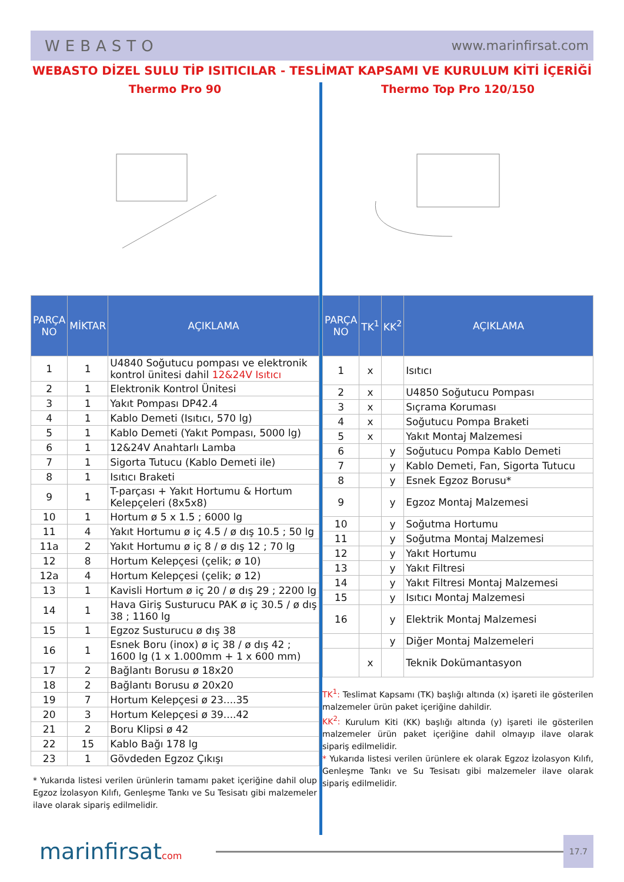WEBASTO www.marinfirsat.com
WEBASTO DİZEL SULU TİP ISITICILAR - TESLİMAT KAPSAMI VE KURULUM KİTİ İÇERİĞİ
Thermo Pro 90
| PARÇA NO | MİKTAR | AÇIKLAMA |
| --- | --- | --- |
| 1 | 1 | U4840 Soğutucu pompası ve elektronik kontrol ünitesi dahil 12&24V Isıtıcı |
| 2 | 1 | Elektronik Kontrol Ünitesi |
| 3 | 1 | Yakıt Pompası DP42.4 |
| 4 | 1 | Kablo Demeti (Isıtıcı, 570 lg) |
| 5 | 1 | Kablo Demeti (Yakıt Pompası, 5000 lg) |
| 6 | 1 | 12&24V Anahtarlı Lamba |
| 7 | 1 | Sigorta Tutucu (Kablo Demeti ile) |
| 8 | 1 | Isıtıcı Braketi |
| 9 | 1 | T-parçası + Yakıt Hortumu & Hortum Kelepçeleri (8x5x8) |
| 10 | 1 | Hortum ø 5 x 1.5 ; 6000 lg |
| 11 | 4 | Yakıt Hortumu ø iç 4.5 / ø dış 10.5 ; 50 lg |
| 11a | 2 | Yakıt Hortumu ø iç 8 / ø dış 12 ; 70 lg |
| 12 | 8 | Hortum Kelepçesi (çelik; ø 10) |
| 12a | 4 | Hortum Kelepçesi (çelik; ø 12) |
| 13 | 1 | Kavisli Hortum ø iç 20 / ø dış 29 ; 2200 lg |
| 14 | 1 | Hava Giriş Susturucu PAK ø iç 30.5 / ø dış 38 ; 1160 lg |
| 15 | 1 | Egzoz Susturucu ø dış 38 |
| 16 | 1 | Esnek Boru (inox) ø iç 38 / ø dış 42 ; 1600 lg (1 x 1.000mm + 1 x 600 mm) |
| 17 | 2 | Bağlantı Borusu ø 18x20 |
| 18 | 2 | Bağlantı Borusu ø 20x20 |
| 19 | 7 | Hortum Kelepçesi ø 23....35 |
| 20 | 3 | Hortum Kelepçesi ø 39....42 |
| 21 | 2 | Boru Klipsi ø 42 |
| 22 | 15 | Kablo Bağı 178 lg |
| 23 | 1 | Gövdeden Egzoz Çıkışı |
* Yukarıda listesi verilen ürünlerin tamamı paket içeriğine dahil olup Egzoz İzolasyon Kılıfı, Genleşme Tankı ve Su Tesisatı gibi malzemeler ilave olarak sipariş edilmelidir.
Thermo Top Pro 120/150
| PARÇA NO | TK<sup>1</sup> | KK<sup>2</sup> | AÇIKLAMA |
| --- | --- | --- | --- |
| 1 | x | | Isıtıcı |
| 2 | x | | U4850 Soğutucu Pompası |
| 3 | x | | Sıçrama Koruması |
| 4 | x | | Soğutucu Pompa Braketi |
| 5 | x | | Yakıt Montaj Malzemesi |
| 6 | | y | Soğutucu Pompa Kablo Demeti |
| 7 | | y | Kablo Demeti, Fan, Sigorta Tutucu |
| 8 | | y | Esnek Egzoz Borusu* |
| 9 | | y | Egzoz Montaj Malzemesi |
| 10 | | y | Soğutma Hortumu |
| 11 | | y | Soğutma Montaj Malzemesi |
| 12 | | y | Yakıt Hortumu |
| 13 | | y | Yakıt Filtresi |
| 14 | | y | Yakıt Filtresi Montaj Malzemesi |
| 15 | | y | Isıtıcı Montaj Malzemesi |
| 16 | | y | Elektrik Montaj Malzemesi |
| | | y | Diğer Montaj Malzemeleri |
| | x | | Teknik Dokümantasyon |
TK<sup>1</sup>: Teslimat Kapsamı (TK) başlığı altında (x) işareti ile gösterilen malzemeler ürün paket içeriğine dahildir.
KK<sup>2</sup>: Kurulum Kiti (KK) başlığı altında (y) işareti ile gösterilen malzemeler ürün paket içeriğine dahil olmayıp ilave olarak sipariş edilmelidir.
* Yukarıda listesi verilen ürünlere ek olarak Egzoz İzolasyon Kılıfı, Genleşme Tankı ve Su Tesisatı gibi malzemeler ilave olarak sipariş edilmelidir.
marinfirsatcom
17.7